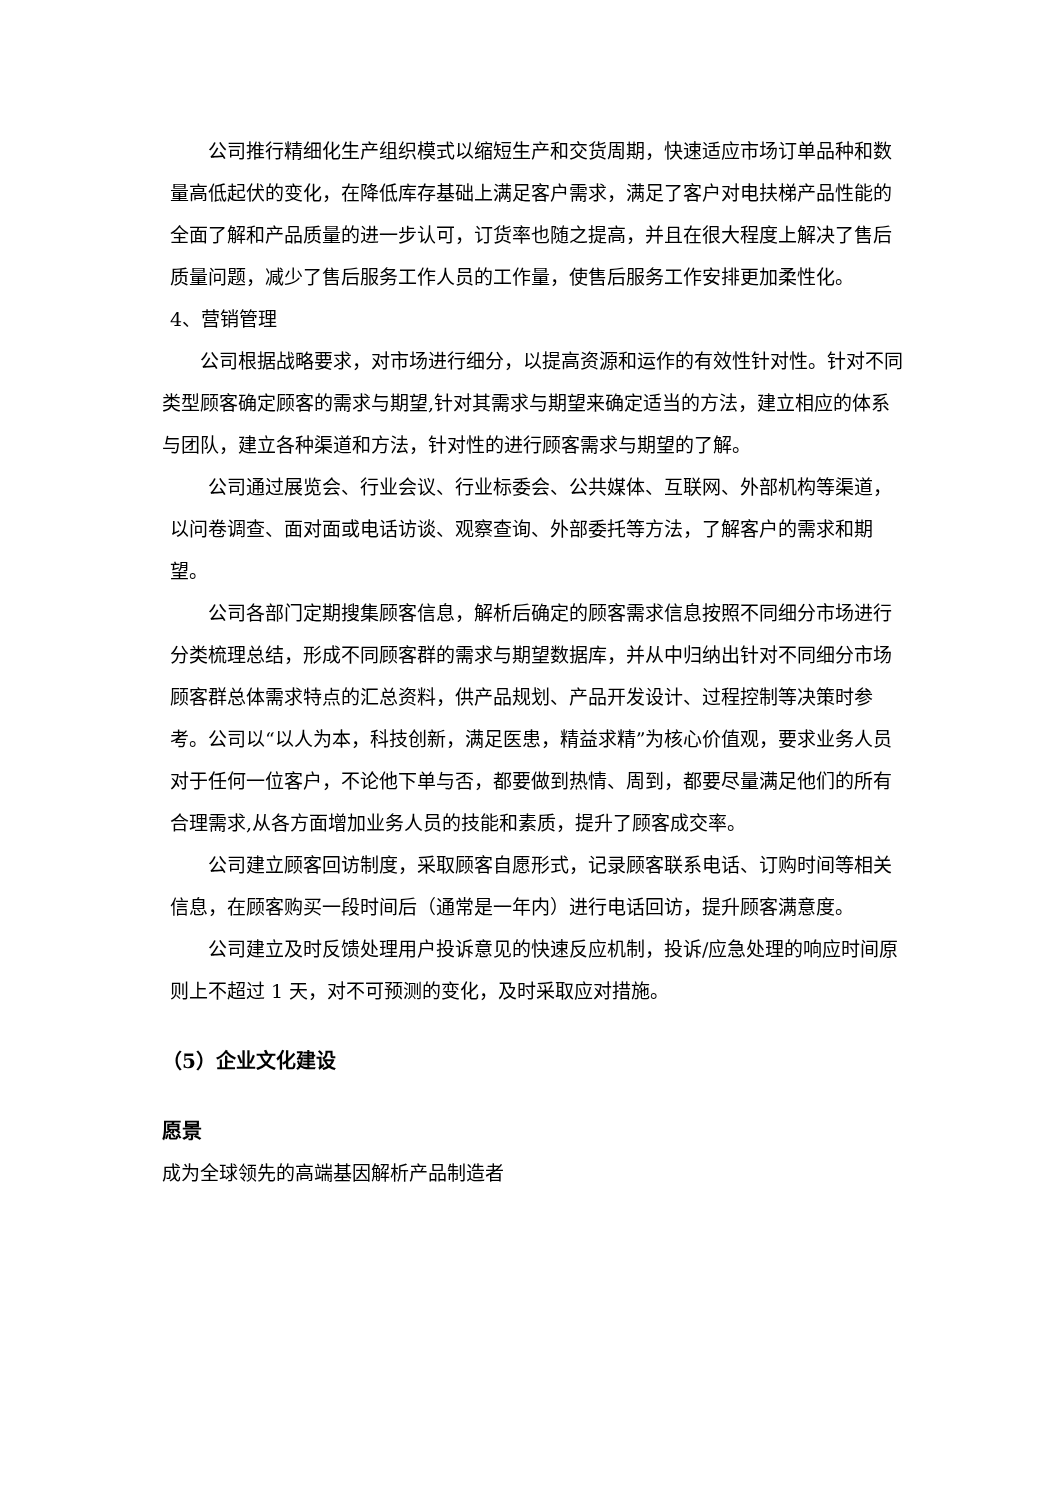公司推行精细化生产组织模式以缩短生产和交货周期，快速适应市场订单品种和数量高低起伏的变化，在降低库存基础上满足客户需求，满足了客户对电扶梯产品性能的全面了解和产品质量的进一步认可，订货率也随之提高，并且在很大程度上解决了售后质量问题，减少了售后服务工作人员的工作量，使售后服务工作安排更加柔性化。
4、营销管理
公司根据战略要求，对市场进行细分，以提高资源和运作的有效性针对性。针对不同类型顾客确定顾客的需求与期望,针对其需求与期望来确定适当的方法，建立相应的体系与团队，建立各种渠道和方法，针对性的进行顾客需求与期望的了解。
公司通过展览会、行业会议、行业标委会、公共媒体、互联网、外部机构等渠道，以问卷调查、面对面或电话访谈、观察查询、外部委托等方法，了解客户的需求和期望。
公司各部门定期搜集顾客信息，解析后确定的顾客需求信息按照不同细分市场进行分类梳理总结，形成不同顾客群的需求与期望数据库，并从中归纳出针对不同细分市场顾客群总体需求特点的汇总资料，供产品规划、产品开发设计、过程控制等决策时参考。公司以“以人为本，科技创新，满足医患，精益求精”为核心价值观，要求业务人员对于任何一位客户，不论他下单与否，都要做到热情、周到，都要尽量满足他们的所有合理需求,从各方面增加业务人员的技能和素质，提升了顾客成交率。
公司建立顾客回访制度，采取顾客自愿形式，记录顾客联系电话、订购时间等相关信息，在顾客购买一段时间后（通常是一年内）进行电话回访，提升顾客满意度。
公司建立及时反馈处理用户投诉意见的快速反应机制，投诉/应急处理的响应时间原则上不超过 1 天，对不可预测的变化，及时采取应对措施。
（5）企业文化建设
愿景
成为全球领先的高端基因解析产品制造者